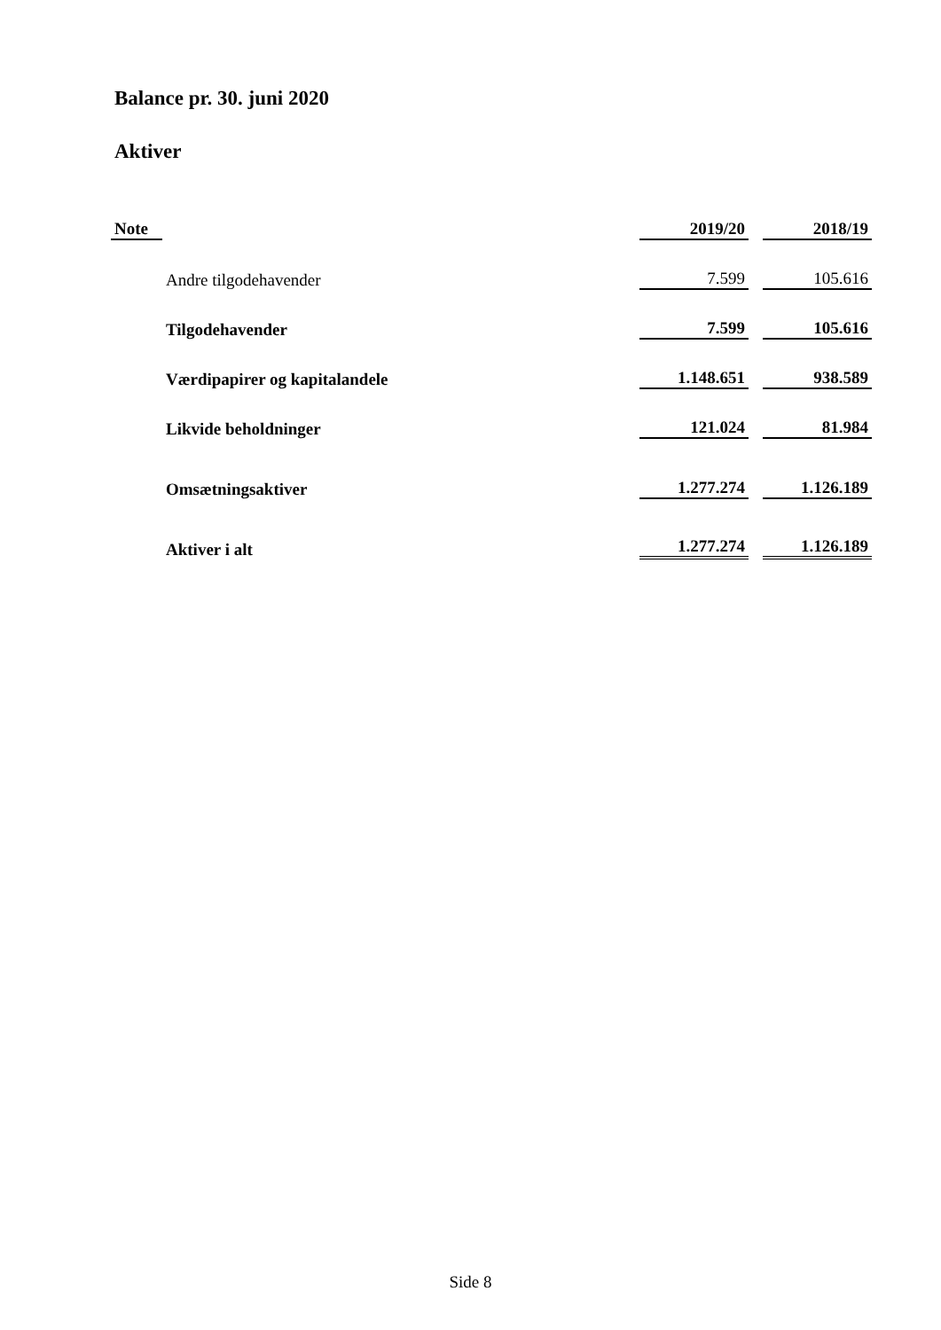Balance pr. 30. juni 2020
Aktiver
| Note | | 2019/20 | | 2018/19 |
| --- | --- | --- | --- | --- |
| | Andre tilgodehavender | 7.599 | | 105.616 |
| | Tilgodehavender | 7.599 | | 105.616 |
| | Værdipapirer og kapitalandele | 1.148.651 | | 938.589 |
| | Likvide beholdninger | 121.024 | | 81.984 |
| | Omsætningsaktiver | 1.277.274 | | 1.126.189 |
| | Aktiver i alt | 1.277.274 | | 1.126.189 |
Side 8